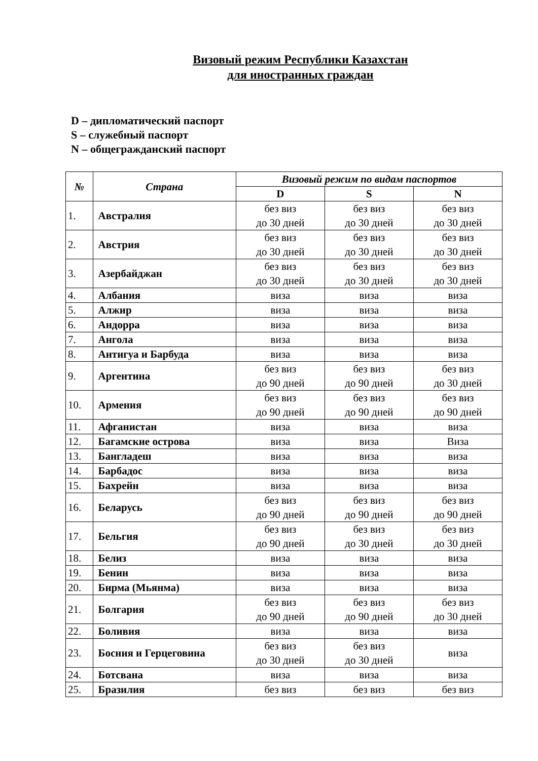Визовый режим Республики Казахстан
для иностранных граждан
D – дипломатический паспорт
S – служебный паспорт
N – общегражданский паспорт
| № | Страна | Визовый режим по видам паспортов | | |
| --- | --- | --- | --- | --- |
| | | D | S | N |
| 1. | Австралия | без виз до 30 дней | без виз до 30 дней | без виз до 30 дней |
| 2. | Австрия | без виз до 30 дней | без виз до 30 дней | без виз до 30 дней |
| 3. | Азербайджан | без виз до 30 дней | без виз до 30 дней | без виз до 30 дней |
| 4. | Албания | виза | виза | виза |
| 5. | Алжир | виза | виза | виза |
| 6. | Андорра | виза | виза | виза |
| 7. | Ангола | виза | виза | виза |
| 8. | Антигуа и Барбуда | виза | виза | виза |
| 9. | Аргентина | без виз до 90 дней | без виз до 90 дней | без виз до 30 дней |
| 10. | Армения | без виз до 90 дней | без виз до 90 дней | без виз до 90 дней |
| 11. | Афганистан | виза | виза | виза |
| 12. | Багамские острова | виза | виза | Виза |
| 13. | Бангладеш | виза | виза | виза |
| 14. | Барбадос | виза | виза | виза |
| 15. | Бахрейн | виза | виза | виза |
| 16. | Беларусь | без виз до 90 дней | без виз до 90 дней | без виз до 90 дней |
| 17. | Бельгия | без виз до 90 дней | без виз до 30 дней | без виз до 30 дней |
| 18. | Белиз | виза | виза | виза |
| 19. | Бенин | виза | виза | виза |
| 20. | Бирма (Мьянма) | виза | виза | виза |
| 21. | Болгария | без виз до 90 дней | без виз до 90 дней | без виз до 30 дней |
| 22. | Боливия | виза | виза | виза |
| 23. | Босния и Герцеговина | без виз до 30 дней | без виз до 30 дней | виза |
| 24. | Ботсвана | виза | виза | виза |
| 25. | Бразилия | без виз | без виз | без виз |